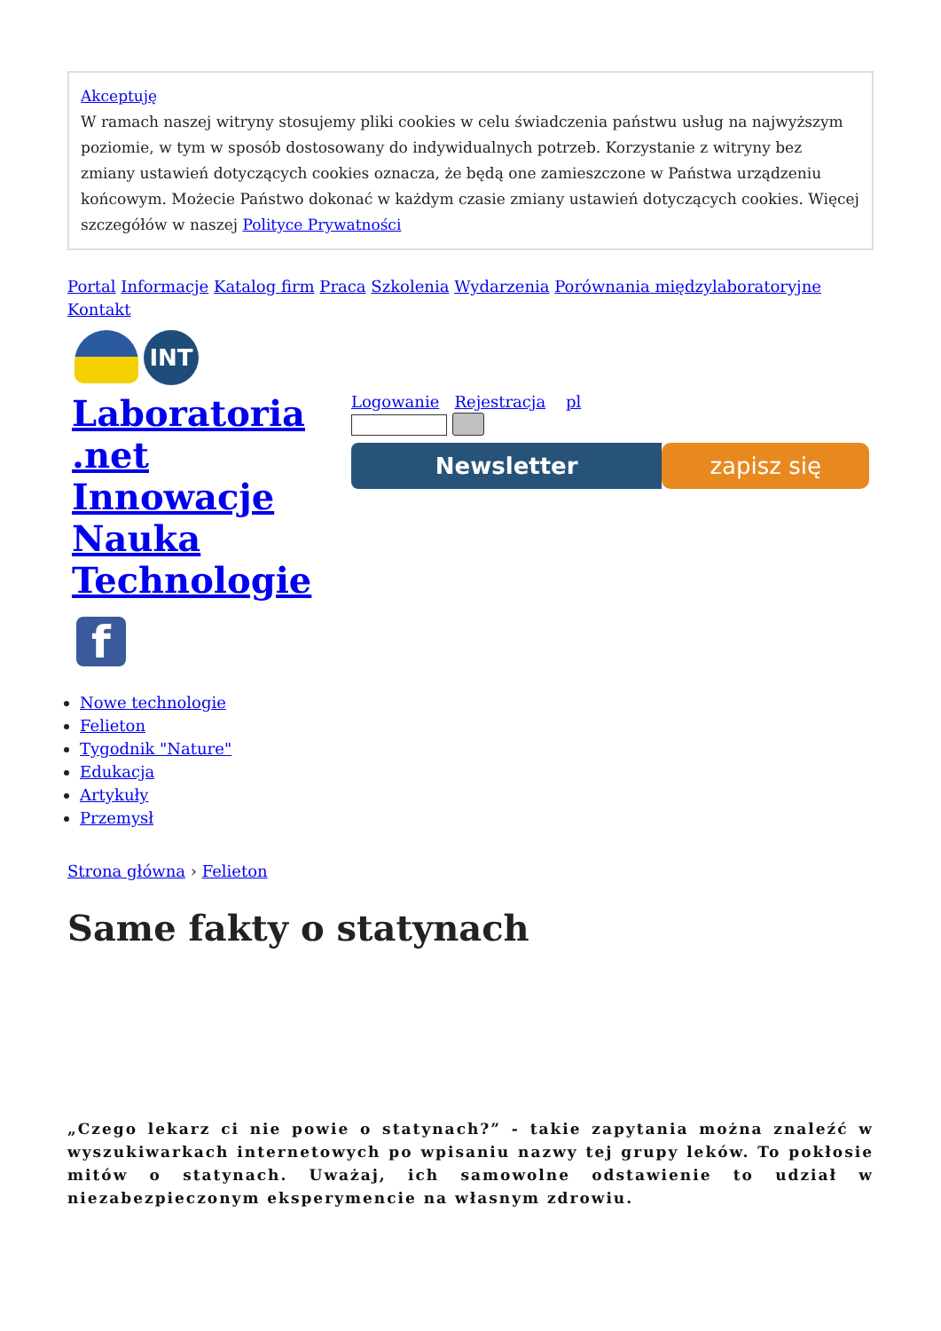Akceptuję
W ramach naszej witryny stosujemy pliki cookies w celu świadczenia państwu usług na najwyższym poziomie, w tym w sposób dostosowany do indywidualnych potrzeb. Korzystanie z witryny bez zmiany ustawień dotyczących cookies oznacza, że będą one zamieszczone w Państwa urządzeniu końcowym. Możecie Państwo dokonać w każdym czasie zmiany ustawień dotyczących cookies. Więcej szczegółów w naszej Polityce Prywatności
Portal Informacje Katalog firm Praca Szkolenia Wydarzenia Porównania międzylaboratoryjne Kontakt
INT
Laboratoria .net Innowacje Nauka Technologie
Logowanie Rejestracja pl
Newsletter zapisz się
f
Nowe technologie
Felieton
Tygodnik "Nature"
Edukacja
Artykuły
Przemysł
Strona główna › Felieton
Same fakty o statynach
„Czego lekarz ci nie powie o statynach?” - takie zapytania można znaleźć w wyszukiwarkach internetowych po wpisaniu nazwy tej grupy leków. To pokłosie mitów o statynach. Uważaj, ich samowolne odstawienie to udział w niezabezpieczonym eksperymencie na własnym zdrowiu.